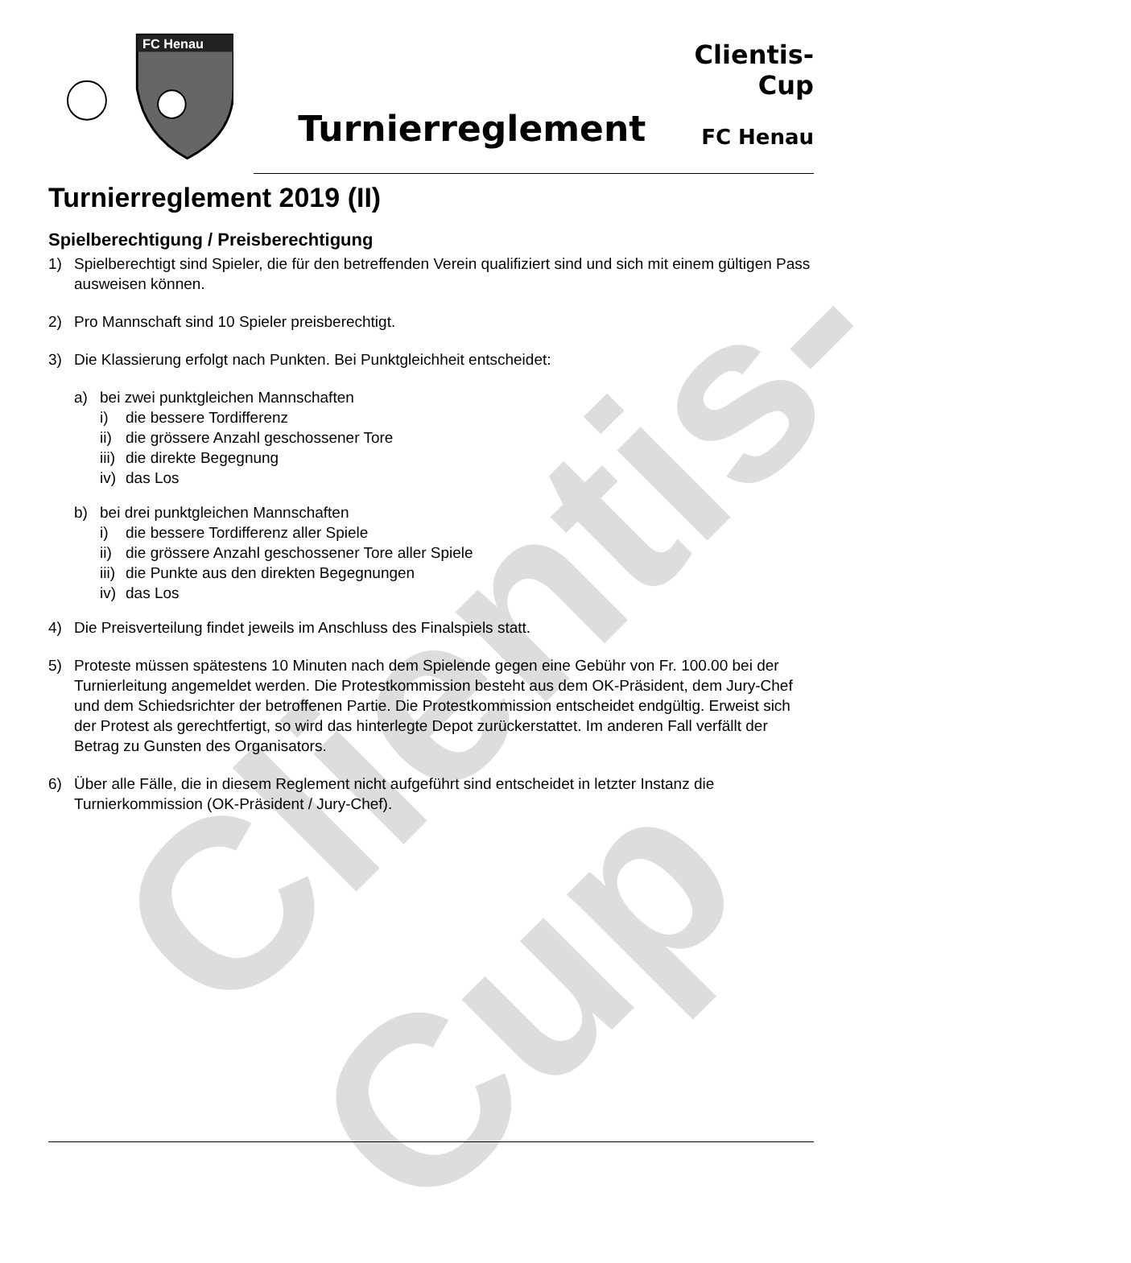Clientis-Cup
FC Henau
Turnierreglement
Clientis-Cup
FC Henau
Turnierreglement 2019 (II)
Spielberechtigung / Preisberechtigung
1) Spielberechtigt sind Spieler, die für den betreffenden Verein qualifiziert sind und sich mit einem gültigen Pass ausweisen können.
2) Pro Mannschaft sind 10 Spieler preisberechtigt.
3) Die Klassierung erfolgt nach Punkten. Bei Punktgleichheit entscheidet:
a) bei zwei punktgleichen Mannschaften
i) die bessere Tordifferenz
ii) die grössere Anzahl geschossener Tore
iii) die direkte Begegnung
iv) das Los
b) bei drei punktgleichen Mannschaften
i) die bessere Tordifferenz aller Spiele
ii) die grössere Anzahl geschossener Tore aller Spiele
iii) die Punkte aus den direkten Begegnungen
iv) das Los
4) Die Preisverteilung findet jeweils im Anschluss des Finalspiels statt.
5) Proteste müssen spätestens 10 Minuten nach dem Spielende gegen eine Gebühr von Fr. 100.00 bei der Turnierleitung angemeldet werden. Die Protestkommission besteht aus dem OK-Präsident, dem Jury-Chef und dem Schiedsrichter der betroffenen Partie. Die Protestkommission entscheidet endgültig. Erweist sich der Protest als gerechtfertigt, so wird das hinterlegte Depot zurückerstattet. Im anderen Fall verfällt der Betrag zu Gunsten des Organisators.
6) Über alle Fälle, die in diesem Reglement nicht aufgeführt sind entscheidet in letzter Instanz die Turnierkommission (OK-Präsident / Jury-Chef).